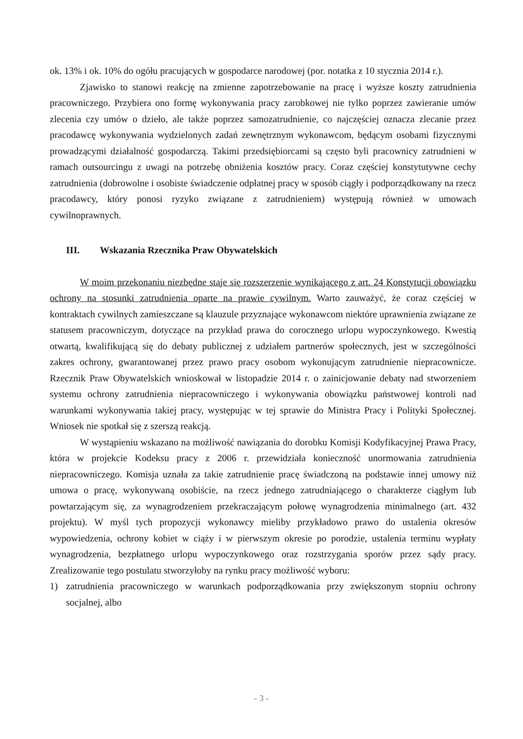ok. 13% i ok. 10% do ogółu pracujących w gospodarce narodowej (por. notatka z 10 stycznia 2014 r.).
Zjawisko to stanowi reakcję na zmienne zapotrzebowanie na pracę i wyższe koszty zatrudnienia pracowniczego. Przybiera ono formę wykonywania pracy zarobkowej nie tylko poprzez zawieranie umów zlecenia czy umów o dzieło, ale także poprzez samozatrudnienie, co najczęściej oznacza zlecanie przez pracodawcę wykonywania wydzielonych zadań zewnętrznym wykonawcom, będącym osobami fizycznymi prowadzącymi działalność gospodarczą. Takimi przedsiębiorcami są często byli pracownicy zatrudnieni w ramach outsourcingu z uwagi na potrzebę obniżenia kosztów pracy. Coraz częściej konstytutywne cechy zatrudnienia (dobrowolne i osobiste świadczenie odpłatnej pracy w sposób ciągły i podporządkowany na rzecz pracodawcy, który ponosi ryzyko związane z zatrudnieniem) występują również w umowach cywilnoprawnych.
III. Wskazania Rzecznika Praw Obywatelskich
W moim przekonaniu niezbędne staje się rozszerzenie wynikającego z art. 24 Konstytucji obowiązku ochrony na stosunki zatrudnienia oparte na prawie cywilnym. Warto zauważyć, że coraz częściej w kontraktach cywilnych zamieszczane są klauzule przyznające wykonawcom niektóre uprawnienia związane ze statusem pracowniczym, dotyczące na przykład prawa do corocznego urlopu wypoczynkowego. Kwestią otwartą, kwalifikującą się do debaty publicznej z udziałem partnerów społecznych, jest w szczególności zakres ochrony, gwarantowanej przez prawo pracy osobom wykonującym zatrudnienie niepracownicze. Rzecznik Praw Obywatelskich wnioskował w listopadzie 2014 r. o zainicjowanie debaty nad stworzeniem systemu ochrony zatrudnienia niepracowniczego i wykonywania obowiązku państwowej kontroli nad warunkami wykonywania takiej pracy, występując w tej sprawie do Ministra Pracy i Polityki Społecznej. Wniosek nie spotkał się z szerszą reakcją.
W wystąpieniu wskazano na możliwość nawiązania do dorobku Komisji Kodyfikacyjnej Prawa Pracy, która w projekcie Kodeksu pracy z 2006 r. przewidziała konieczność unormowania zatrudnienia niepracowniczego. Komisja uznała za takie zatrudnienie pracę świadczoną na podstawie innej umowy niż umowa o pracę, wykonywaną osobiście, na rzecz jednego zatrudniającego o charakterze ciągłym lub powtarzającym się, za wynagrodzeniem przekraczającym połowę wynagrodzenia minimalnego (art. 432 projektu). W myśl tych propozycji wykonawcy mieliby przykładowo prawo do ustalenia okresów wypowiedzenia, ochrony kobiet w ciąży i w pierwszym okresie po porodzie, ustalenia terminu wypłaty wynagrodzenia, bezpłatnego urlopu wypoczynkowego oraz rozstrzygania sporów przez sądy pracy. Zrealizowanie tego postulatu stworzyłoby na rynku pracy możliwość wyboru:
1) zatrudnienia pracowniczego w warunkach podporządkowania przy zwiększonym stopniu ochrony socjalnej, albo
- 3 -